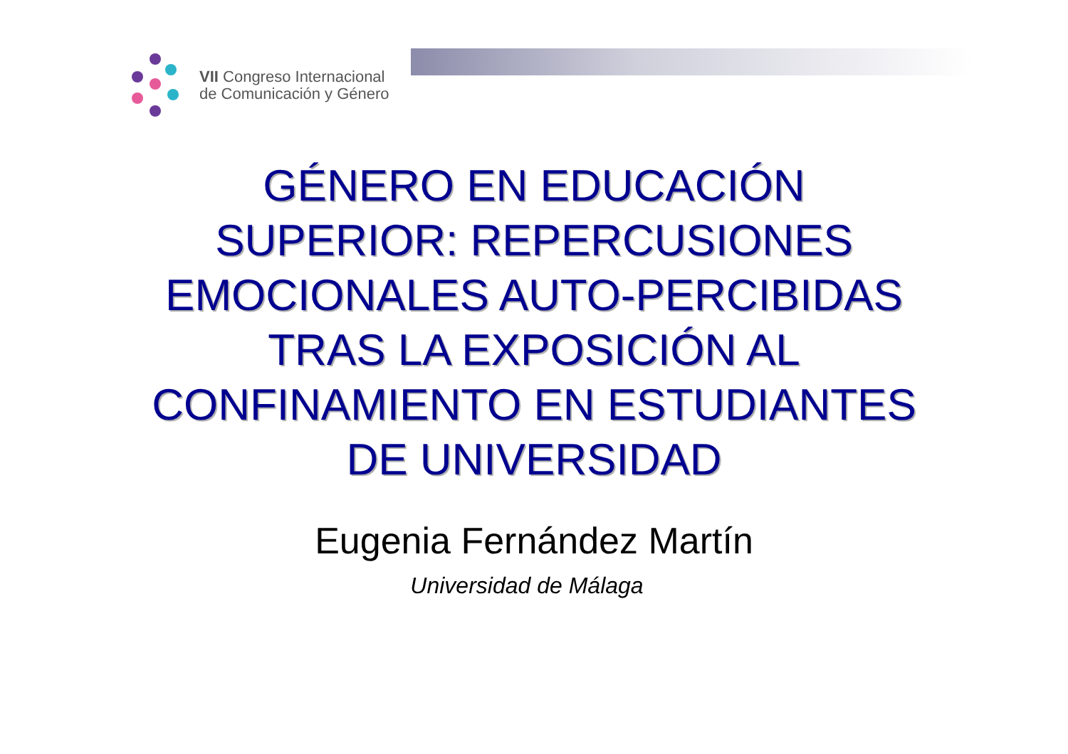VII Congreso Internacional
de Comunicación y Género
GÉNERO EN EDUCACIÓN
SUPERIOR: REPERCUSIONES
EMOCIONALES AUTO-PERCIBIDAS
TRAS LA EXPOSICIÓN AL
CONFINAMIENTO EN ESTUDIANTES
DE UNIVERSIDAD
Eugenia Fernández Martín
Universidad de Málaga